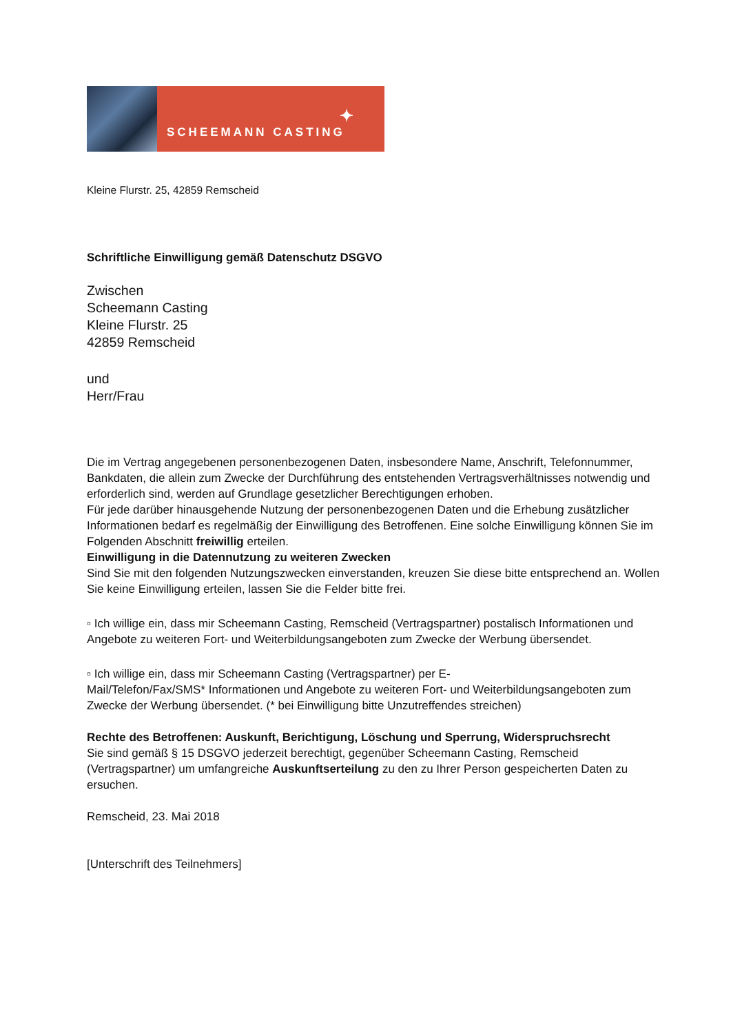✦
SCHEEMANN CASTING
Kleine Flurstr. 25, 42859 Remscheid
Schriftliche Einwilligung gemäß Datenschutz DSGVO
Zwischen
Scheemann Casting
Kleine Flurstr. 25
42859 Remscheid
und
Herr/Frau
Die im Vertrag angegebenen personenbezogenen Daten, insbesondere Name, Anschrift, Telefonnummer, Bankdaten, die allein zum Zwecke der Durchführung des entstehenden Vertragsverhältnisses notwendig und erforderlich sind, werden auf Grundlage gesetzlicher Berechtigungen erhoben.
Für jede darüber hinausgehende Nutzung der personenbezogenen Daten und die Erhebung zusätzlicher Informationen bedarf es regelmäßig der Einwilligung des Betroffenen. Eine solche Einwilligung können Sie im Folgenden Abschnitt freiwillig erteilen.
Einwilligung in die Datennutzung zu weiteren Zwecken
Sind Sie mit den folgenden Nutzungszwecken einverstanden, kreuzen Sie diese bitte entsprechend an. Wollen Sie keine Einwilligung erteilen, lassen Sie die Felder bitte frei.
▫ Ich willige ein, dass mir Scheemann Casting, Remscheid (Vertragspartner) postalisch Informationen und Angebote zu weiteren Fort- und Weiterbildungsangeboten zum Zwecke der Werbung übersendet.
▫ Ich willige ein, dass mir Scheemann Casting (Vertragspartner) per E-
Mail/Telefon/Fax/SMS* Informationen und Angebote zu weiteren Fort- und Weiterbildungsangeboten zum Zwecke der Werbung übersendet. (* bei Einwilligung bitte Unzutreffendes streichen)
Rechte des Betroffenen: Auskunft, Berichtigung, Löschung und Sperrung, Widerspruchsrecht
Sie sind gemäß § 15 DSGVO jederzeit berechtigt, gegenüber Scheemann Casting, Remscheid (Vertragspartner) um umfangreiche Auskunftserteilung zu den zu Ihrer Person gespeicherten Daten zu ersuchen.
Remscheid, 23. Mai 2018
[Unterschrift des Teilnehmers]